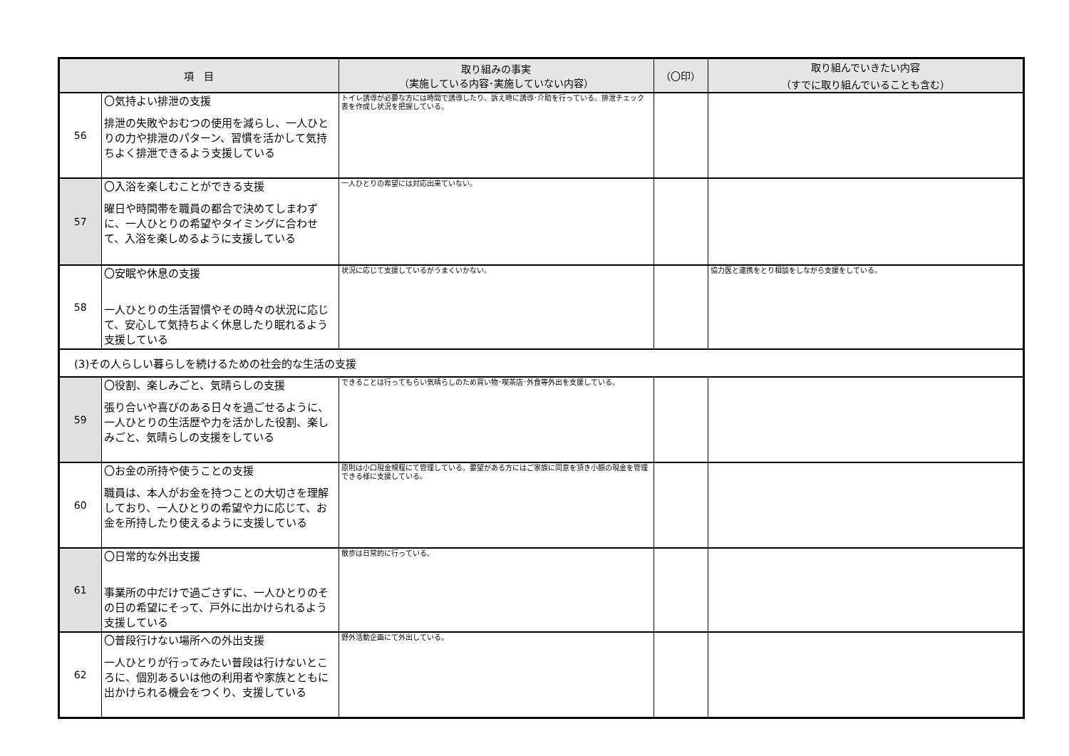| 項 目 | | 取り組みの事実 （実施している内容･実施していない内容） | （〇印） | 取り組んでいきたい内容 （すでに取り組んでいることも含む） |
| --- | --- | --- | --- | --- |
| 56 | 〇気持よい排泄の支援 排泄の失敗やおむつの使用を減らし、一人ひとりの力や排泄のパターン、習慣を活かして気持ちよく排泄できるよう支援している | トイレ誘導が必要な方には時間で誘導したり、訴え時に誘導･介助を行っている。排泄チェック表を作成し状況を把握している。 | | |
| 57 | 〇入浴を楽しむことができる支援 曜日や時間帯を職員の都合で決めてしまわずに、一人ひとりの希望やタイミングに合わせて、入浴を楽しめるように支援している | 一人ひとりの希望には対応出来ていない。 | | |
| 58 | 〇安眠や休息の支援 一人ひとりの生活習慣やその時々の状況に応じて、安心して気持ちよく休息したり眠れるよう支援している | 状況に応じて支援しているがうまくいかない。 | | 協力医と連携をとり相談をしながら支援をしている。 |
| (3)その人らしい暮らしを続けるための社会的な生活の支援 | | | | |
| 59 | 〇役割、楽しみごと、気晴らしの支援 張り合いや喜びのある日々を過ごせるように、一人ひとりの生活歴や力を活かした役割、楽しみごと、気晴らしの支援をしている | できることは行ってもらい気晴らしのため買い物･喫茶店･外食等外出を支援している。 | | |
| 60 | 〇お金の所持や使うことの支援 職員は、本人がお金を持つことの大切さを理解しており、一人ひとりの希望や力に応じて、お金を所持したり使えるように支援している | 原則は小口現金規程にて管理している。要望がある方にはご家族に同意を頂き小額の現金を管理できる様に支援している。 | | |
| 61 | 〇日常的な外出支援 事業所の中だけで過ごさずに、一人ひとりのその日の希望にそって、戸外に出かけられるよう支援している | 散歩は日常的に行っている。 | | |
| 62 | 〇普段行けない場所への外出支援 一人ひとりが行ってみたい普段は行けないところに、個別あるいは他の利用者や家族とともに出かけられる機会をつくり、支援している | 野外活動企画にて外出している。 | | |